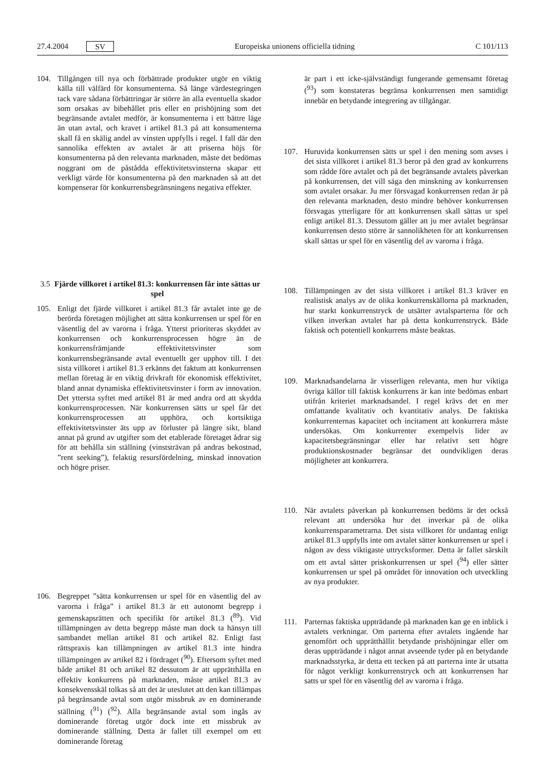27.4.2004 SV Europeiska unionens officiella tidning C 101/113
104. Tillgången till nya och förbättrade produkter utgör en viktig källa till välfärd för konsumenterna. Så länge värdestegringen tack vare sådana förbättringar är större än alla eventuella skador som orsakas av bibehållet pris eller en prishöjning som det begränsande avtalet medför, är konsumenterna i ett bättre läge än utan avtal, och kravet i artikel 81.3 på att konsumenterna skall få en skälig andel av vinsten uppfylls i regel. I fall där den sannolika effekten av avtalet är att priserna höjs för konsumenterna på den relevanta marknaden, måste det bedömas noggrant om de påstådda effektivitetsvinsterna skapar ett verkligt värde för konsumenterna på den marknaden så att det kompenserar för konkurrensbegränsningens negativa effekter.
3.5 Fjärde villkoret i artikel 81.3: konkurrensen får inte sättas ur spel
105. Enligt det fjärde villkoret i artikel 81.3 får avtalet inte ge de berörda företagen möjlighet att sätta konkurrensen ur spel för en väsentlig del av varorna i fråga. Ytterst prioriteras skyddet av konkurrensen och konkurrensprocessen högre än de konkurrensfrämjande effektivitetsvinster som konkurrensbegränsande avtal eventuellt ger upphov till. I det sista villkoret i artikel 81.3 erkänns det faktum att konkurrensen mellan företag är en viktig drivkraft för ekonomisk effektivitet, bland annat dynamiska effektivitetsvinster i form av innovation. Det yttersta syftet med artikel 81 är med andra ord att skydda konkurrensprocessen. När konkurrensen sätts ur spel får det konkurrensprocessen att upphöra, och kortsiktiga effektivitetsvinster äts upp av förluster på längre sikt, bland annat på grund av utgifter som det etablerade företaget ådrar sig för att behålla sin ställning (vinststrävan på andras bekostnad, ”rent seeking”), felaktig resursfördelning, minskad innovation och högre priser.
106. Begreppet ”sätta konkurrensen ur spel för en väsentlig del av varorna i fråga” i artikel 81.3 är ett autonomt begrepp i gemenskapsrätten och specifikt för artikel 81.3 (<sup>89</sup>). Vid tillämpningen av detta begrepp måste man dock ta hänsyn till sambandet mellan artikel 81 och artikel 82. Enligt fast rättspraxis kan tillämpningen av artikel 81.3 inte hindra tillämpningen av artikel 82 i fördraget (<sup>90</sup>). Eftersom syftet med både artikel 81 och artikel 82 dessutom är att upprätthålla en effektiv konkurrens på marknaden, måste artikel 81.3 av konsekvensskäl tolkas så att det är uteslutet att den kan tillämpas på begränsande avtal som utgör missbruk av en dominerande ställning (<sup>91</sup>) (<sup>92</sup>). Alla begränsande avtal som ingås av dominerande företag utgör dock inte ett missbruk av dominerande ställning. Detta är fallet till exempel om ett dominerande företag
är part i ett icke-självständigt fungerande gemensamt företag (<sup>93</sup>) som konstateras begränsa konkurrensen men samtidigt innebär en betydande integrering av tillgångar.
107. Huruvida konkurrensen sätts ur spel i den mening som avses i det sista villkoret i artikel 81.3 beror på den grad av konkurrens som rådde före avtalet och på det begränsande avtalets påverkan på konkurrensen, det vill säga den minskning av konkurrensen som avtalet orsakar. Ju mer försvagad konkurrensen redan är på den relevanta marknaden, desto mindre behöver konkurrensen försvagas ytterligare för att konkurrensen skall sättas ur spel enligt artikel 81.3. Dessutom gäller att ju mer avtalet begränsar konkurrensen desto större är sannolikheten för att konkurrensen skall sättas ur spel för en väsentlig del av varorna i fråga.
108. Tillämpningen av det sista villkoret i artikel 81.3 kräver en realistisk analys av de olika konkurrenskällorna på marknaden, hur starkt konkurrenstryck de utsätter avtalsparterna för och vilken inverkan avtalet har på detta konkurrenstryck. Både faktisk och potentiell konkurrens måste beaktas.
109. Marknadsandelarna är visserligen relevanta, men hur viktiga övriga källor till faktisk konkurrens är kan inte bedömas enbart utifrån kriteriet marknadsandel. I regel krävs det en mer omfattande kvalitativ och kvantitativ analys. De faktiska konkurrenternas kapacitet och incitament att konkurrera måste undersökas. Om konkurrenter exempelvis lider av kapacitetsbegränsningar eller har relativt sett högre produktionskostnader begränsar det oundvikligen deras möjligheter att konkurrera.
110. När avtalets påverkan på konkurrensen bedöms är det också relevant att undersöka hur det inverkar på de olika konkurrensparametrarna. Det sista villkoret för undantag enligt artikel 81.3 uppfylls inte om avtalet sätter konkurrensen ur spel i någon av dess viktigaste uttrycksformer. Detta är fallet särskilt om ett avtal sätter priskonkurrensen ur spel (<sup>94</sup>) eller sätter konkurrensen ur spel på området för innovation och utveckling av nya produkter.
111. Parternas faktiska uppträdande på marknaden kan ge en inblick i avtalets verkningar. Om parterna efter avtalets ingående har genomfört och upprätthållit betydande prishöjningar eller om deras uppträdande i något annat avseende tyder på en betydande marknadsstyrka, är detta ett tecken på att parterna inte är utsatta för något verkligt konkurrenstryck och att konkurrensen har satts ur spel för en väsentlig del av varorna i fråga.